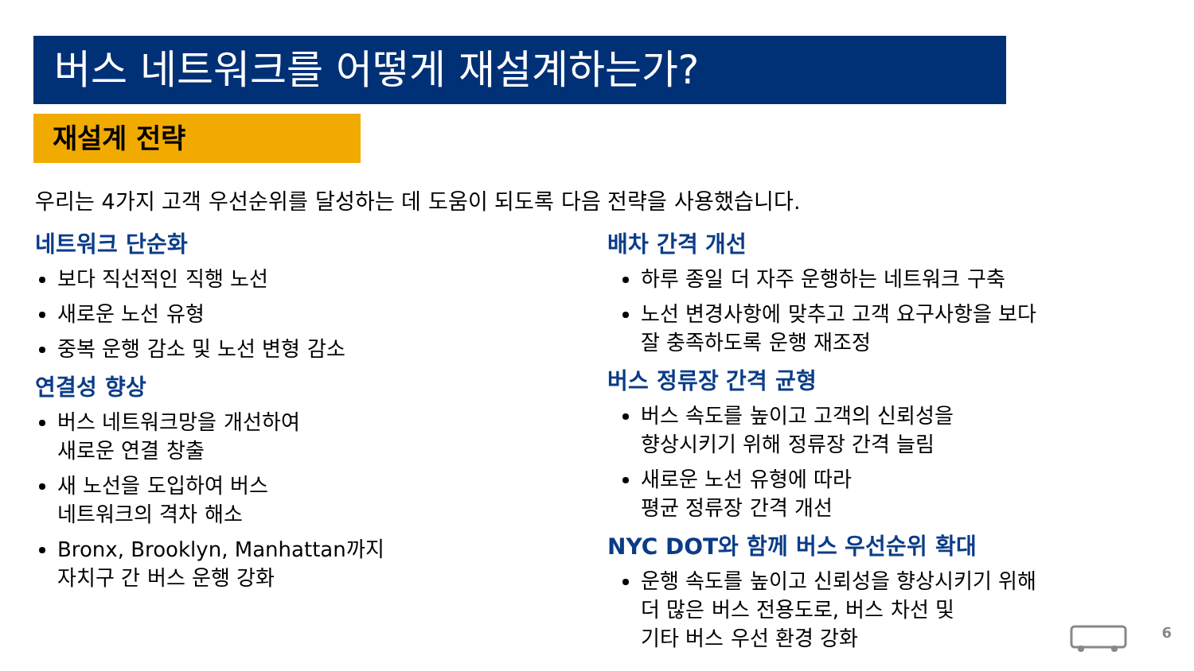버스 네트워크를 어떻게 재설계하는가?
재설계 전략
우리는 4가지 고객 우선순위를 달성하는 데 도움이 되도록 다음 전략을 사용했습니다.
네트워크 단순화
보다 직선적인 직행 노선
새로운 노선 유형
중복 운행 감소 및 노선 변형 감소
연결성 향상
버스 네트워크망을 개선하여
새로운 연결 창출
새 노선을 도입하여 버스
네트워크의 격차 해소
Bronx, Brooklyn, Manhattan까지
자치구 간 버스 운행 강화
배차 간격 개선
하루 종일 더 자주 운행하는 네트워크 구축
노선 변경사항에 맞추고 고객 요구사항을 보다
잘 충족하도록 운행 재조정
버스 정류장 간격 균형
버스 속도를 높이고 고객의 신뢰성을
향상시키기 위해 정류장 간격 늘림
새로운 노선 유형에 따라
평균 정류장 간격 개선
NYC DOT와 함께 버스 우선순위 확대
운행 속도를 높이고 신뢰성을 향상시키기 위해
더 많은 버스 전용도로, 버스 차선 및
기타 버스 우선 환경 강화
6